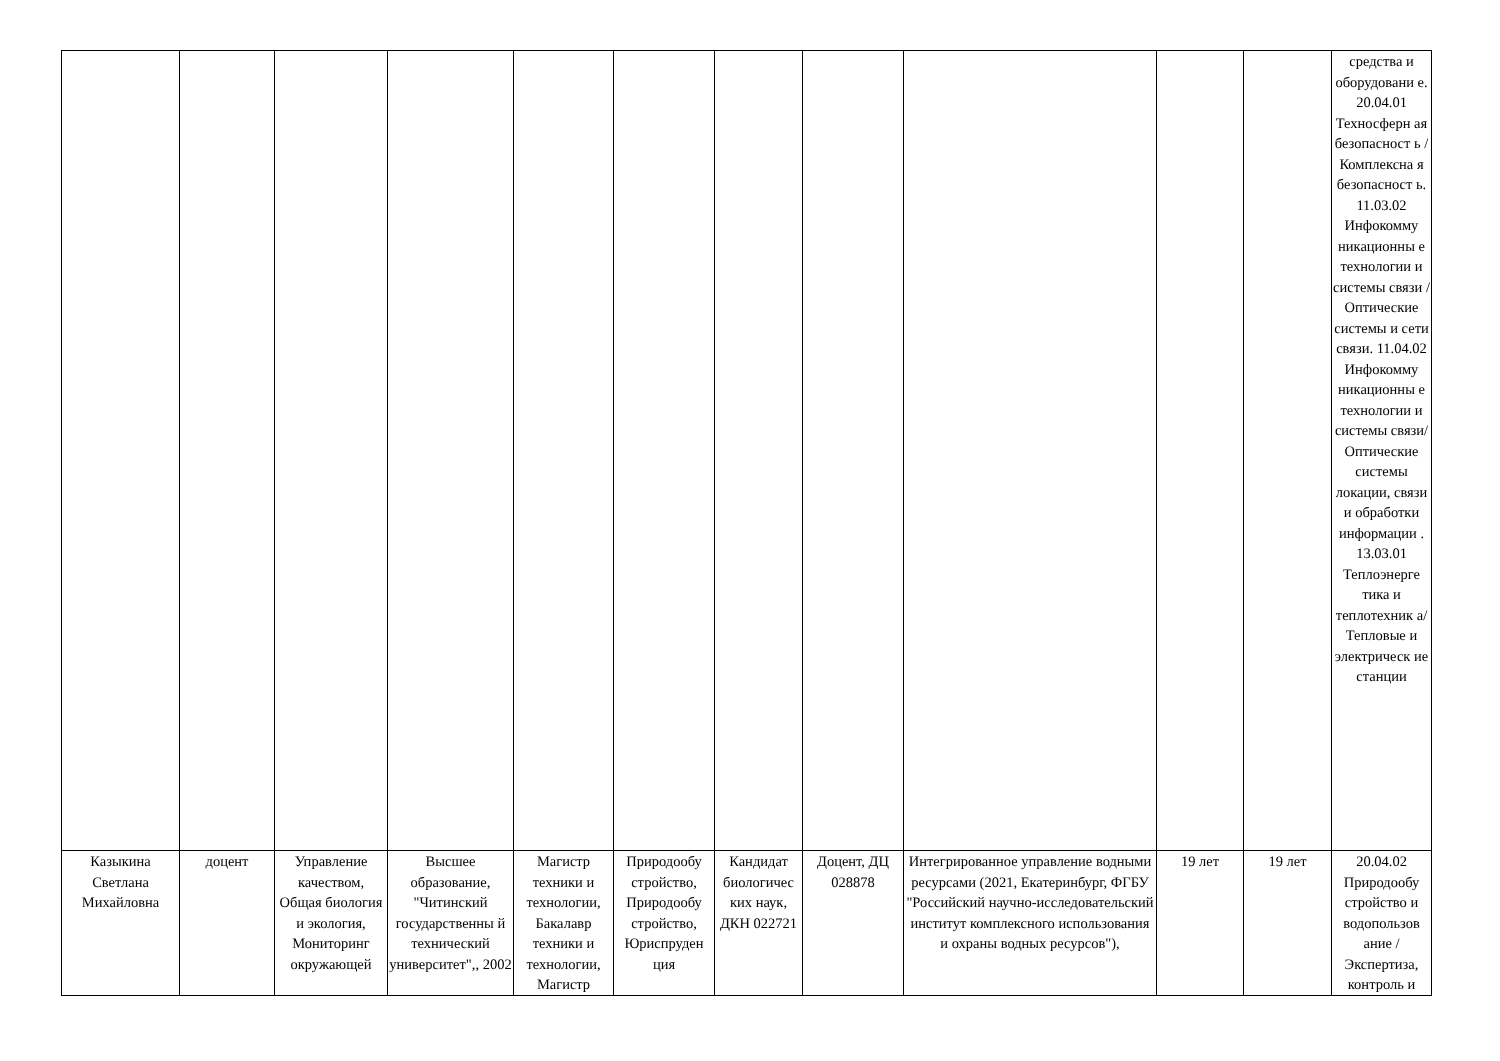| | | | | | | | | | | | средства и оборудовани е. 20.04.01 Техносферн ая безопасност ь / Комплексна я безопасност ь. 11.03.02 Инфокомму никационны е технологии и системы связи / Оптические системы и сети связи. 11.04.02 Инфокомму никационны е технологии и системы связи/ Оптические системы локации, связи и обработки информации . 13.03.01 Теплоэнерге тика и теплотехник а/ Тепловые и электрическ ие станции |
| Казыкина Светлана Михайловна | доцент | Управление качеством, Общая биология и экология, Мониторинг окружающей | Высшее образование, "Читинский государственны й технический университет",, 2002 | Магистр техники и технологии, Бакалавр техники и технологии, Магистр | Природообу стройство, Природообу стройство, Юриспруден ция | Кандидат биологичес ких наук, ДКН 022721 | Доцент, ДЦ 028878 | Интегрированное управление водными ресурсами (2021, Екатеринбург, ФГБУ "Российский научно-исследовательский институт комплексного использования и охраны водных ресурсов"), | 19 лет | 19 лет | 20.04.02 Природообу стройство и водопользов ание / Экспертиза, контроль и |